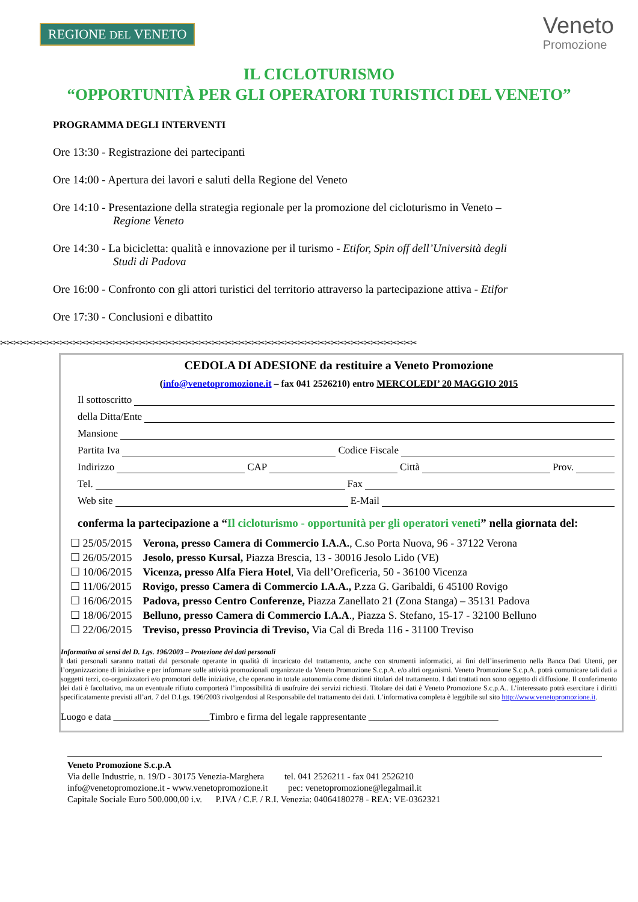REGIONE DEL VENETO
Veneto
Promozione
IL CICLOTURISMO
“OPPORTUNITÀ PER GLI OPERATORI TURISTICI DEL VENETO”
PROGRAMMA DEGLI INTERVENTI
Ore 13:30 - Registrazione dei partecipanti
Ore 14:00 - Apertura dei lavori e saluti della Regione del Veneto
Ore 14:10 - Presentazione della strategia regionale per la promozione del cicloturismo in Veneto –
Regione Veneto
Ore 14:30 - La bicicletta: qualità e innovazione per il turismo - Etifor, Spin off dell’Università degli
Studi di Padova
Ore 16:00 - Confronto con gli attori turistici del territorio attraverso la partecipazione attiva - Etifor
Ore 17:30 - Conclusioni e dibattito
✂✂✂✂✂✂✂✂✂✂✂✂✂✂✂✂✂✂✂✂✂✂✂✂✂✂✂✂✂✂✂✂✂✂✂✂✂✂✂✂✂✂✂✂✂✂✂✂✂✂✂✂✂✂✂✂✂✂✂✂✂✂✂
CEDOLA DI ADESIONE da restituire a Veneto Promozione
(info@venetopromozione.it – fax 041 2526210) entro MERCOLEDI’ 20 MAGGIO 2015
Il sottoscritto
della Ditta/Ente
Mansione
Partita Iva Codice Fiscale
Indirizzo CAP Città Prov.
Tel. Fax
Web site E-Mail
conferma la partecipazione a “Il cicloturismo - opportunità per gli operatori veneti” nella giornata del:
☐ 25/05/2015 Verona, presso Camera di Commercio I.A.A., C.so Porta Nuova, 96 - 37122 Verona
☐ 26/05/2015 Jesolo, presso Kursal, Piazza Brescia, 13 - 30016 Jesolo Lido (VE)
☐ 10/06/2015 Vicenza, presso Alfa Fiera Hotel, Via dell’Oreficeria, 50 - 36100 Vicenza
☐ 11/06/2015 Rovigo, presso Camera di Commercio I.A.A., P.zza G. Garibaldi, 6 45100 Rovigo
☐ 16/06/2015 Padova, presso Centro Conferenze, Piazza Zanellato 21 (Zona Stanga) – 35131 Padova
☐ 18/06/2015 Belluno, presso Camera di Commercio I.A.A., Piazza S. Stefano, 15-17 - 32100 Belluno
☐ 22/06/2015 Treviso, presso Provincia di Treviso, Via Cal di Breda 116 - 31100 Treviso
Informativa ai sensi del D. Lgs. 196/2003 – Protezione dei dati personali
I dati personali saranno trattati dal personale operante in qualità di incaricato del trattamento, anche con strumenti informatici, ai fini dell’inserimento nella Banca Dati Utenti, per l’organizzazione di iniziative e per informare sulle attività promozionali organizzate da Veneto Promozione S.c.p.A. e/o altri organismi. Veneto Promozione S.c.p.A. potrà comunicare tali dati a soggetti terzi, co-organizzatori e/o promotori delle iniziative, che operano in totale autonomia come distinti titolari del trattamento. I dati trattati non sono oggetto di diffusione. Il conferimento dei dati è facoltativo, ma un eventuale rifiuto comporterà l’impossibilità di usufruire dei servizi richiesti. Titolare dei dati è Veneto Promozione S.c.p.A.. L’interessato potrà esercitare i diritti specificatamente previsti all’art. 7 del D.Lgs. 196/2003 rivolgendosi al Responsabile del trattamento dei dati. L’informativa completa è leggibile sul sito http://www.venetopromozione.it.
Luogo e data ____________________Timbro e firma del legale rappresentante ___________________________
Veneto Promozione S.c.p.A
Via delle Industrie, n. 19/D - 30175 Venezia-Marghera tel. 041 2526211 - fax 041 2526210
info@venetopromozione.it - www.venetopromozione.it pec: venetopromozione@legalmail.it
Capitale Sociale Euro 500.000,00 i.v. P.IVA / C.F. / R.I. Venezia: 04064180278 - REA: VE-0362321